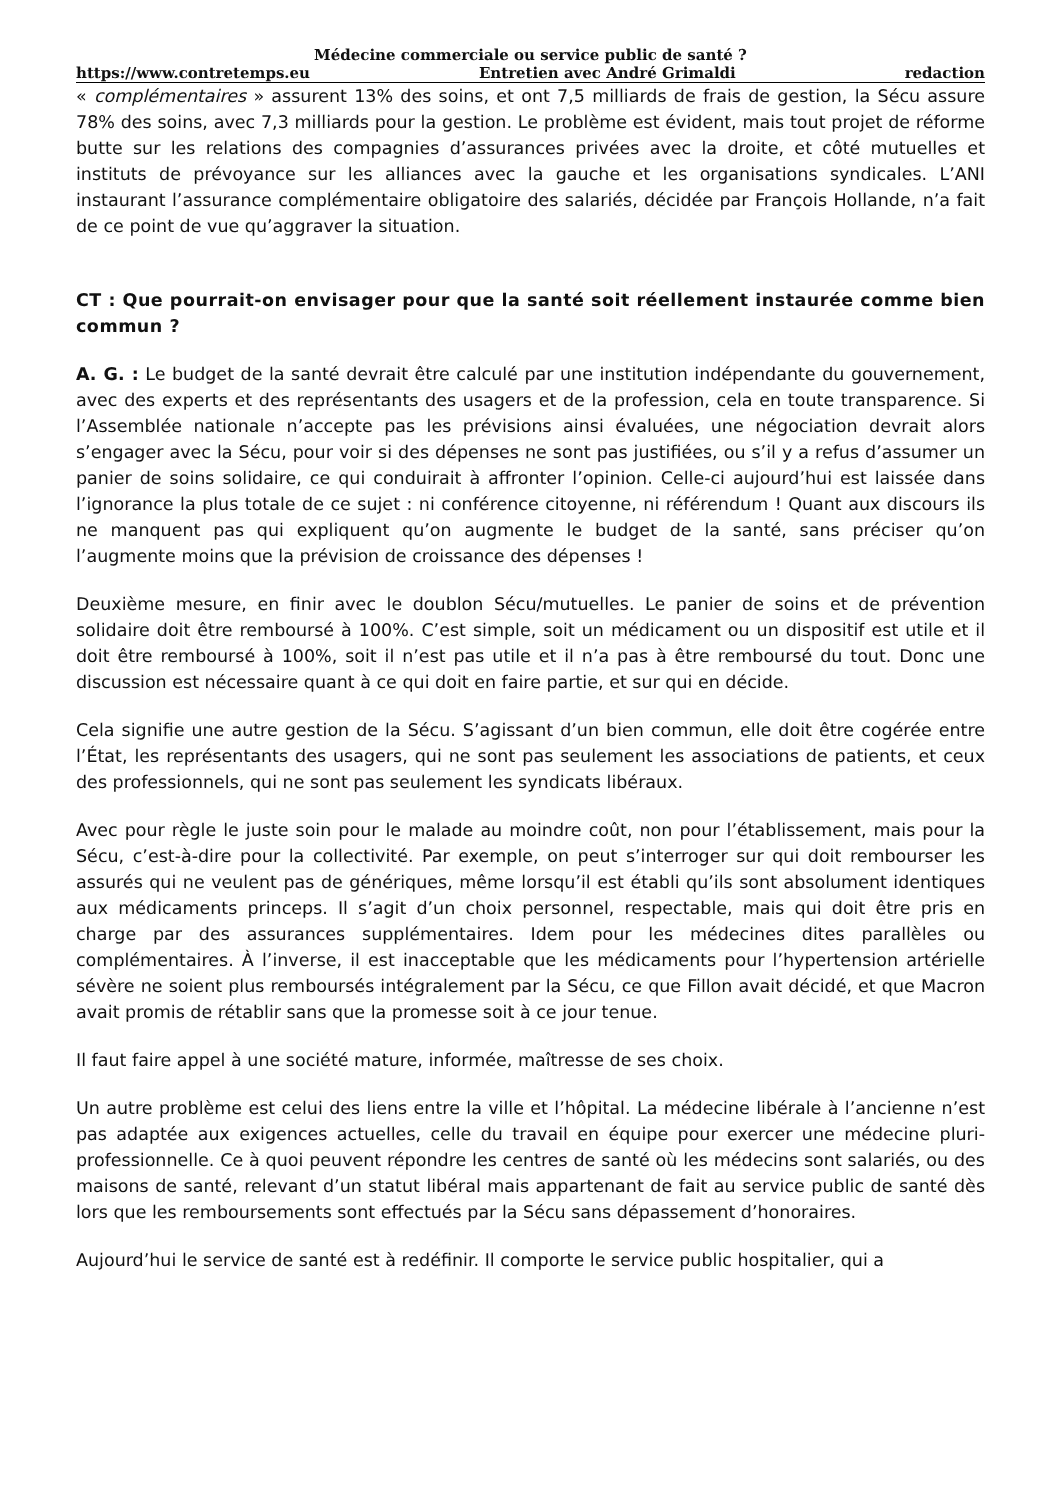Médecine commerciale ou service public de santé ?
https://www.contretemps.eu Entretien avec André Grimaldi redaction
« complémentaires » assurent 13% des soins, et ont 7,5 milliards de frais de gestion, la Sécu assure 78% des soins, avec 7,3 milliards pour la gestion. Le problème est évident, mais tout projet de réforme butte sur les relations des compagnies d’assurances privées avec la droite, et côté mutuelles et instituts de prévoyance sur les alliances avec la gauche et les organisations syndicales. L’ANI instaurant l’assurance complémentaire obligatoire des salariés, décidée par François Hollande, n’a fait de ce point de vue qu’aggraver la situation.
CT : Que pourrait-on envisager pour que la santé soit réellement instaurée comme bien commun ?
A. G. : Le budget de la santé devrait être calculé par une institution indépendante du gouvernement, avec des experts et des représentants des usagers et de la profession, cela en toute transparence. Si l’Assemblée nationale n’accepte pas les prévisions ainsi évaluées, une négociation devrait alors s’engager avec la Sécu, pour voir si des dépenses ne sont pas justifiées, ou s’il y a refus d’assumer un panier de soins solidaire, ce qui conduirait à affronter l’opinion. Celle-ci aujourd’hui est laissée dans l’ignorance la plus totale de ce sujet : ni conférence citoyenne, ni référendum ! Quant aux discours ils ne manquent pas qui expliquent qu’on augmente le budget de la santé, sans préciser qu’on l’augmente moins que la prévision de croissance des dépenses !
Deuxième mesure, en finir avec le doublon Sécu/mutuelles. Le panier de soins et de prévention solidaire doit être remboursé à 100%. C’est simple, soit un médicament ou un dispositif est utile et il doit être remboursé à 100%, soit il n’est pas utile et il n’a pas à être remboursé du tout. Donc une discussion est nécessaire quant à ce qui doit en faire partie, et sur qui en décide.
Cela signifie une autre gestion de la Sécu. S’agissant d’un bien commun, elle doit être cogérée entre l’État, les représentants des usagers, qui ne sont pas seulement les associations de patients, et ceux des professionnels, qui ne sont pas seulement les syndicats libéraux.
Avec pour règle le juste soin pour le malade au moindre coût, non pour l’établissement, mais pour la Sécu, c’est-à-dire pour la collectivité. Par exemple, on peut s’interroger sur qui doit rembourser les assurés qui ne veulent pas de génériques, même lorsqu’il est établi qu’ils sont absolument identiques aux médicaments princeps. Il s’agit d’un choix personnel, respectable, mais qui doit être pris en charge par des assurances supplémentaires. Idem pour les médecines dites parallèles ou complémentaires. À l’inverse, il est inacceptable que les médicaments pour l’hypertension artérielle sévère ne soient plus remboursés intégralement par la Sécu, ce que Fillon avait décidé, et que Macron avait promis de rétablir sans que la promesse soit à ce jour tenue.
Il faut faire appel à une société mature, informée, maîtresse de ses choix.
Un autre problème est celui des liens entre la ville et l’hôpital. La médecine libérale à l’ancienne n’est pas adaptée aux exigences actuelles, celle du travail en équipe pour exercer une médecine pluri-professionnelle. Ce à quoi peuvent répondre les centres de santé où les médecins sont salariés, ou des maisons de santé, relevant d’un statut libéral mais appartenant de fait au service public de santé dès lors que les remboursements sont effectués par la Sécu sans dépassement d’honoraires.
Aujourd’hui le service de santé est à redéfinir. Il comporte le service public hospitalier, qui a